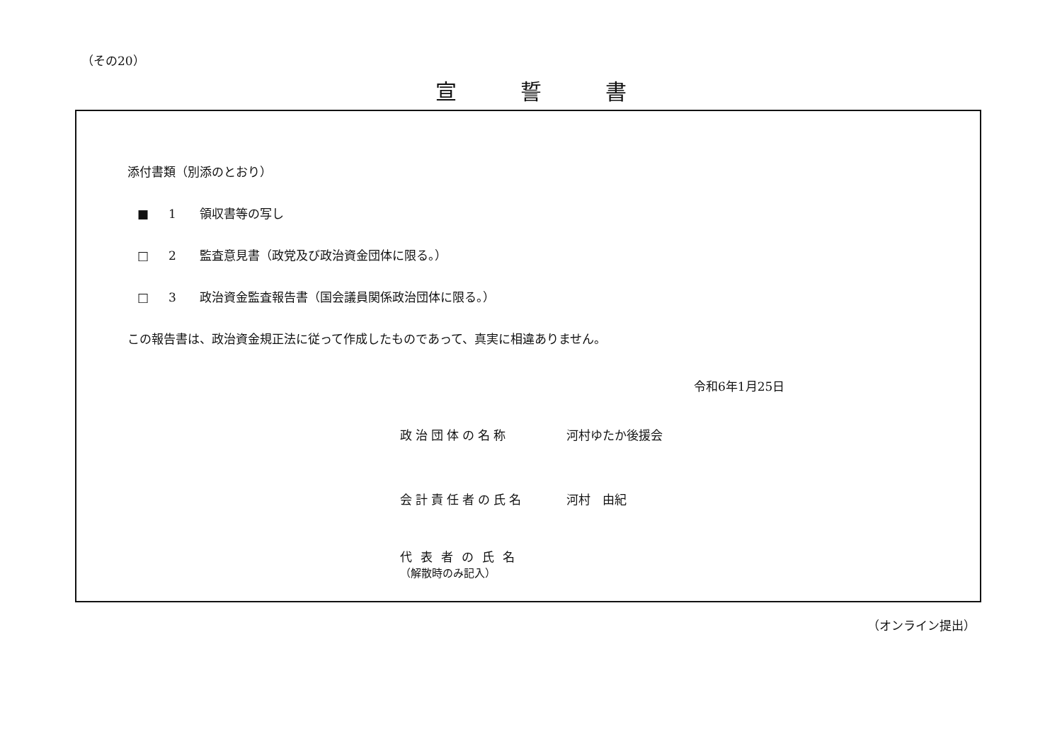（その20）
宣誓書
添付書類（別添のとおり）
■ 1 領収書等の写し
□ 2 監査意見書（政党及び政治資金団体に限る。）
□ 3 政治資金監査報告書（国会議員関係政治団体に限る。）
この報告書は、政治資金規正法に従って作成したものであって、真実に相違ありません。
令和6年1月25日
政治団体の名称 河村ゆたか後援会
会計責任者の氏名 河村　由紀
代表者の氏名
（解散時のみ記入）
（オンライン提出）